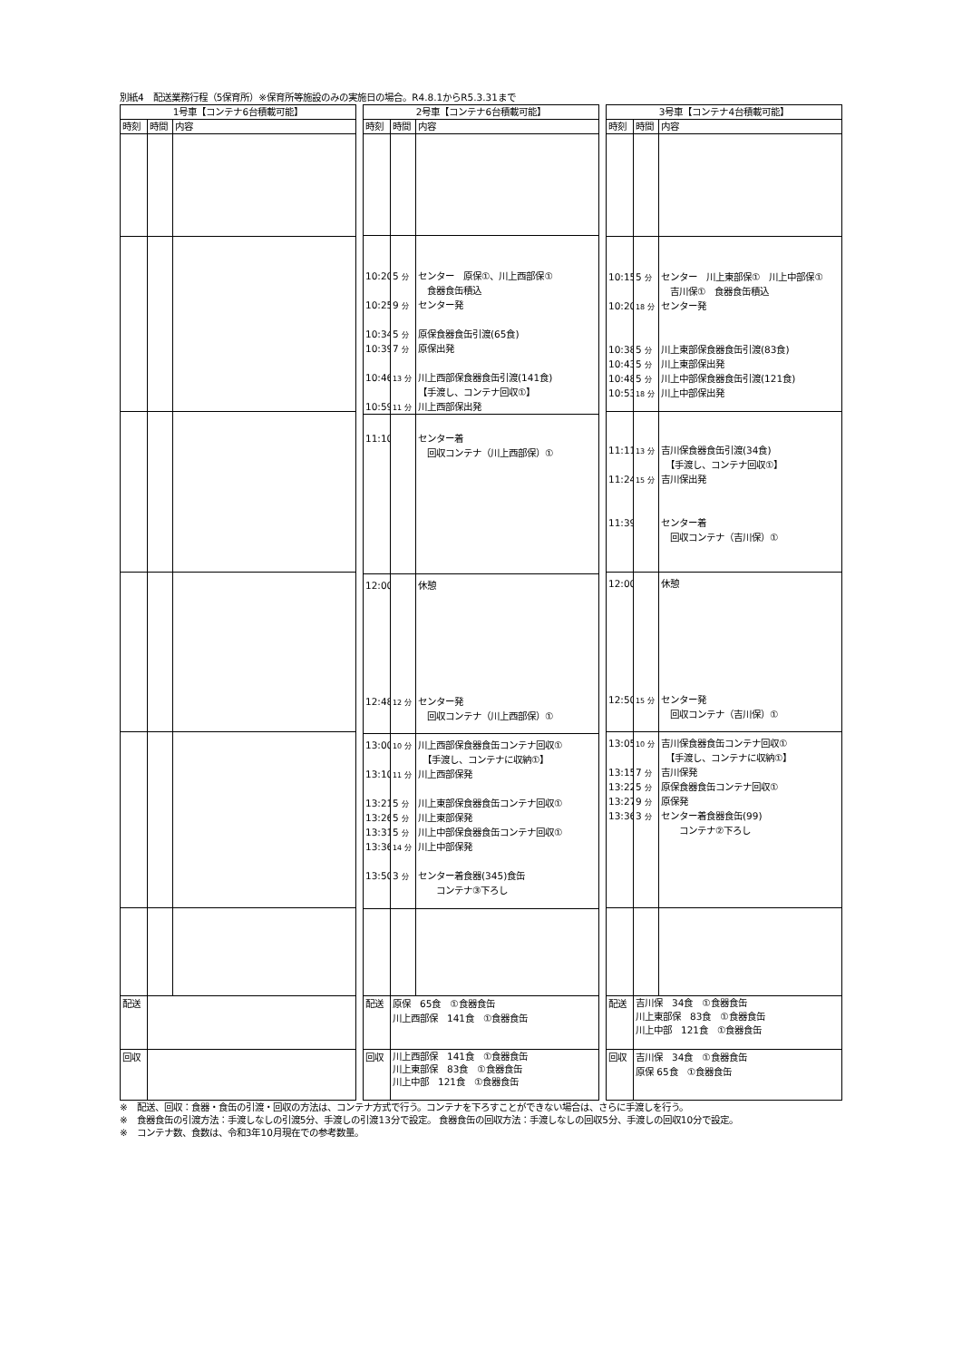別紙4　配送業務行程（5保育所）※保育所等施設のみの実施日の場合。R4.8.1からR5.3.31まで
| 1号車【コンテナ6台積載可能】 | | |
| --- | --- | --- |
| 時刻 | 時間 | 内容 |
| 配送 | | |
| 回収 | | |
| 2号車【コンテナ6台積載可能】 | | |
| --- | --- | --- |
| 時刻 | 時間 | 内容 |
| 10:20 10:25 10:34 10:39 10:46 10:59 | 5 分 9 分 5 分 7 分 13 分 11 分 | センター 原保①、川上西部保① 食器食缶積込 センター発 原保食器食缶引渡(65食) 原保出発 川上西部保食器食缶引渡(141食) 【手渡し、コンテナ回収①】 川上西部保出発 |
| 11:10 | | センター着 回収コンテナ（川上西部保）① |
| 12:00 12:48 | 12 分 | 休憩 センター発 回収コンテナ（川上西部保）① |
| 13:00 13:10 13:21 13:26 13:31 13:36 13:50 | 10 分 11 分 5 分 5 分 5 分 14 分 3 分 | 川上西部保食器食缶コンテナ回収① 【手渡し、コンテナに収納①】 川上西部保発 川上東部保食器食缶コンテナ回収① 川上東部保発 川上中部保食器食缶コンテナ回収① 川上中部保発 センター着食器(345)食缶 コンテナ③下ろし |
| 配送 | 原保 65食 ①食器食缶 川上西部保 141食 ①食器食缶 | |
| 回収 | 川上西部保 141食 ①食器食缶 川上東部保 83食 ①食器食缶 川上中部 121食 ①食器食缶 | |
| 3号車【コンテナ4台積載可能】 | | |
| --- | --- | --- |
| 時刻 | 時間 | 内容 |
| 10:15 10:20 10:38 10:43 10:48 10:53 | 5 分 18 分 5 分 5 分 5 分 18 分 | センター 川上東部保① 川上中部保① 吉川保① 食器食缶積込 センター発 川上東部保食器食缶引渡(83食) 川上東部保出発 川上中部保食器食缶引渡(121食) 川上中部保出発 |
| 11:11 11:24 11:39 | 13 分 15 分 | 吉川保食器食缶引渡(34食) 【手渡し、コンテナ回収①】 吉川保出発 センター着 回収コンテナ（吉川保）① |
| 12:00 12:50 | 15 分 | 休憩 センター発 回収コンテナ（吉川保）① |
| 13:05 13:15 13:22 13:27 13:36 | 10 分 7 分 5 分 9 分 3 分 | 吉川保食器食缶コンテナ回収① 【手渡し、コンテナに収納①】 吉川保発 原保食器食缶コンテナ回収① 原保発 センター着食器食缶(99) コンテナ②下ろし |
| 配送 | 吉川保 34食 ①食器食缶 川上東部保 83食 ①食器食缶 川上中部 121食 ①食器食缶 | |
| 回収 | 吉川保 34食 ①食器食缶 原保 65食 ①食器食缶 | |
※　配送、回収：食器・食缶の引渡・回収の方法は、コンテナ方式で行う。コンテナを下ろすことができない場合は、さらに手渡しを行う。
※　食器食缶の引渡方法：手渡しなしの引渡5分、手渡しの引渡13分で設定。 食器食缶の回収方法：手渡しなしの回収5分、手渡しの回収10分で設定。
※　コンテナ数、食数は、令和3年10月現在での参考数量。